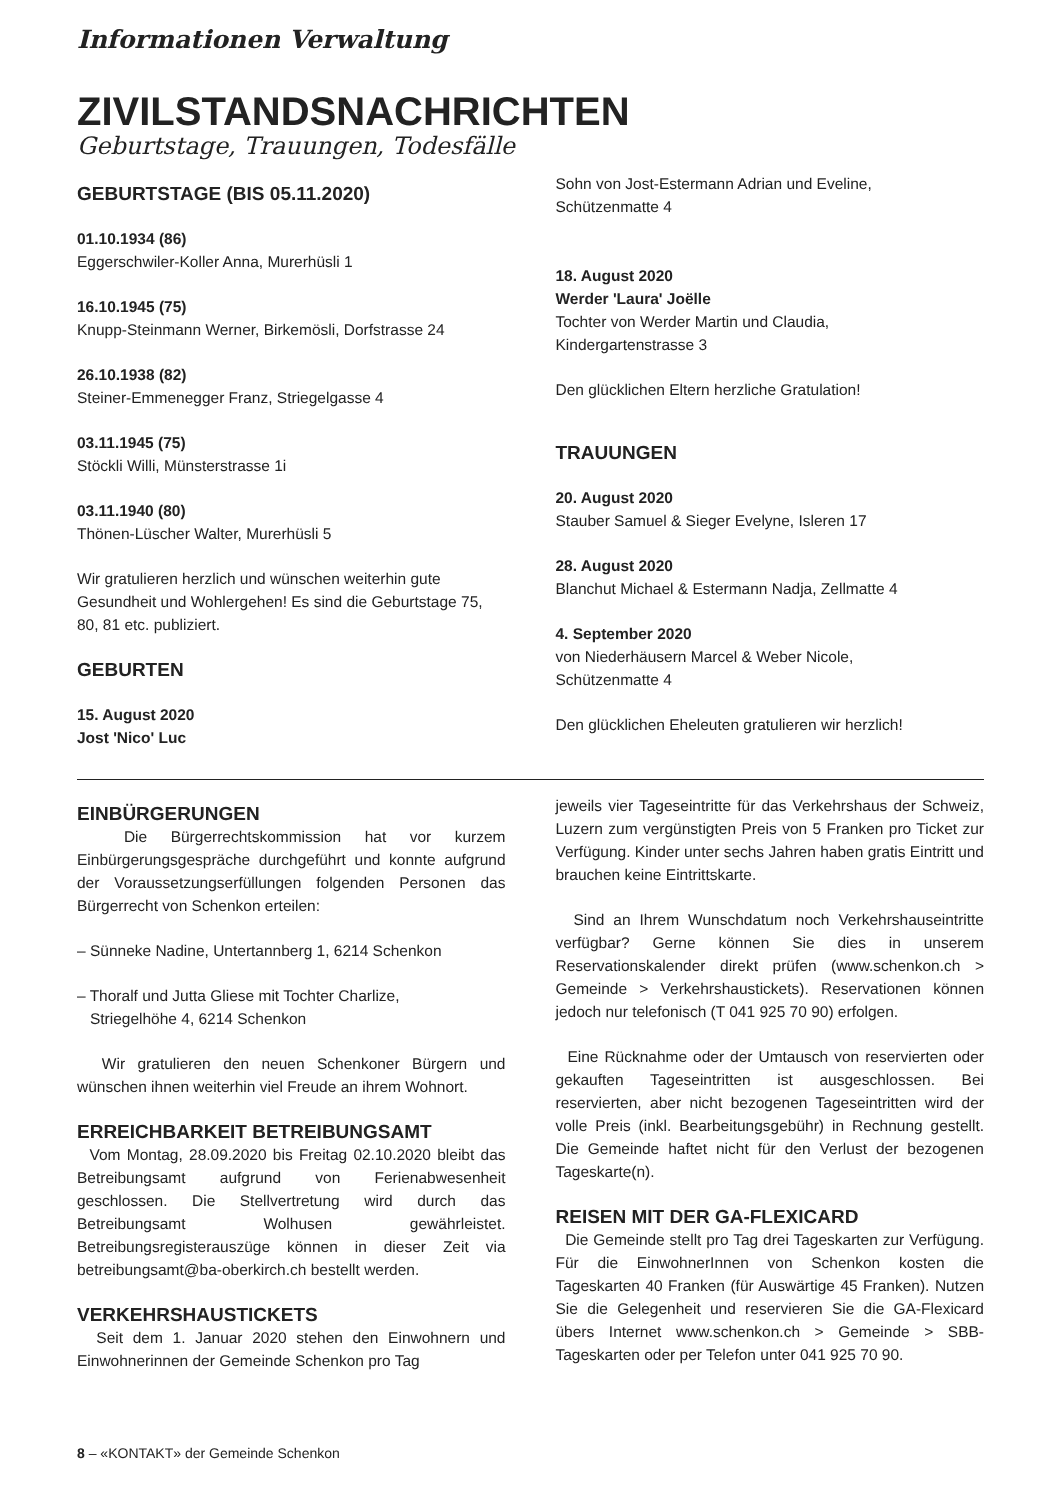Informationen Verwaltung
ZIVILSTANDSNACHRICHTEN
Geburtstage, Trauungen, Todesfälle
GEBURTSTAGE (BIS 05.11.2020)
01.10.1934 (86)
Eggerschwiler-Koller Anna, Murerhüsli 1
16.10.1945 (75)
Knupp-Steinmann Werner, Birkemösli, Dorfstrasse 24
26.10.1938 (82)
Steiner-Emmenegger Franz, Striegelgasse 4
03.11.1945 (75)
Stöckli Willi, Münsterstrasse 1i
03.11.1940 (80)
Thönen-Lüscher Walter, Murerhüsli 5
Wir gratulieren herzlich und wünschen weiterhin gute Gesundheit und Wohlergehen! Es sind die Geburtstage 75, 80, 81 etc. publiziert.
GEBURTEN
15. August 2020
Jost 'Nico' Luc
Sohn von Jost-Estermann Adrian und Eveline,
Schützenmatte 4
18. August 2020
Werder 'Laura' Joëlle
Tochter von Werder Martin und Claudia,
Kindergartenstrasse 3
Den glücklichen Eltern herzliche Gratulation!
TRAUUNGEN
20. August 2020
Stauber Samuel & Sieger Evelyne, Isleren 17
28. August 2020
Blanchut Michael & Estermann Nadja, Zellmatte 4
4. September 2020
von Niederhäusern Marcel & Weber Nicole,
Schützenmatte 4
Den glücklichen Eheleuten gratulieren wir herzlich!
EINBÜRGERUNGEN
Die Bürgerrechtskommission hat vor kurzem Einbürgerungsgespräche durchgeführt und konnte aufgrund der Voraussetzungserfüllungen folgenden Personen das Bürgerrecht von Schenkon erteilen:
– Sünneke Nadine, Untertannberg 1, 6214 Schenkon
– Thoralf und Jutta Gliese mit Tochter Charlize,
Striegelhöhe 4, 6214 Schenkon
Wir gratulieren den neuen Schenkoner Bürgern und wünschen ihnen weiterhin viel Freude an ihrem Wohnort.
ERREICHBARKEIT BETREIBUNGSAMT
Vom Montag, 28.09.2020 bis Freitag 02.10.2020 bleibt das Betreibungsamt aufgrund von Ferienabwesenheit geschlossen. Die Stellvertretung wird durch das Betreibungsamt Wolhusen gewährleistet. Betreibungsregisterauszüge können in dieser Zeit via betreibungsamt@ba-oberkirch.ch bestellt werden.
VERKEHRSHAUSTICKETS
Seit dem 1. Januar 2020 stehen den Einwohnern und Einwohnerinnen der Gemeinde Schenkon pro Tag
jeweils vier Tageseintritte für das Verkehrshaus der Schweiz, Luzern zum vergünstigten Preis von 5 Franken pro Ticket zur Verfügung. Kinder unter sechs Jahren haben gratis Eintritt und brauchen keine Eintrittskarte.
Sind an Ihrem Wunschdatum noch Verkehrshauseintritte verfügbar? Gerne können Sie dies in unserem Reservationskalender direkt prüfen (www.schenkon.ch > Gemeinde > Verkehrshaustickets). Reservationen können jedoch nur telefonisch (T 041 925 70 90) erfolgen.
Eine Rücknahme oder der Umtausch von reservierten oder gekauften Tageseintritten ist ausgeschlossen. Bei reservierten, aber nicht bezogenen Tageseintritten wird der volle Preis (inkl. Bearbeitungsgebühr) in Rechnung gestellt. Die Gemeinde haftet nicht für den Verlust der bezogenen Tageskarte(n).
REISEN MIT DER GA-FLEXICARD
Die Gemeinde stellt pro Tag drei Tageskarten zur Verfügung. Für die EinwohnerInnen von Schenkon kosten die Tageskarten 40 Franken (für Auswärtige 45 Franken). Nutzen Sie die Gelegenheit und reservieren Sie die GA-Flexicard übers Internet www.schenkon.ch > Gemeinde > SBB-Tageskarten oder per Telefon unter 041 925 70 90.
8 – «KONTAKT» der Gemeinde Schenkon